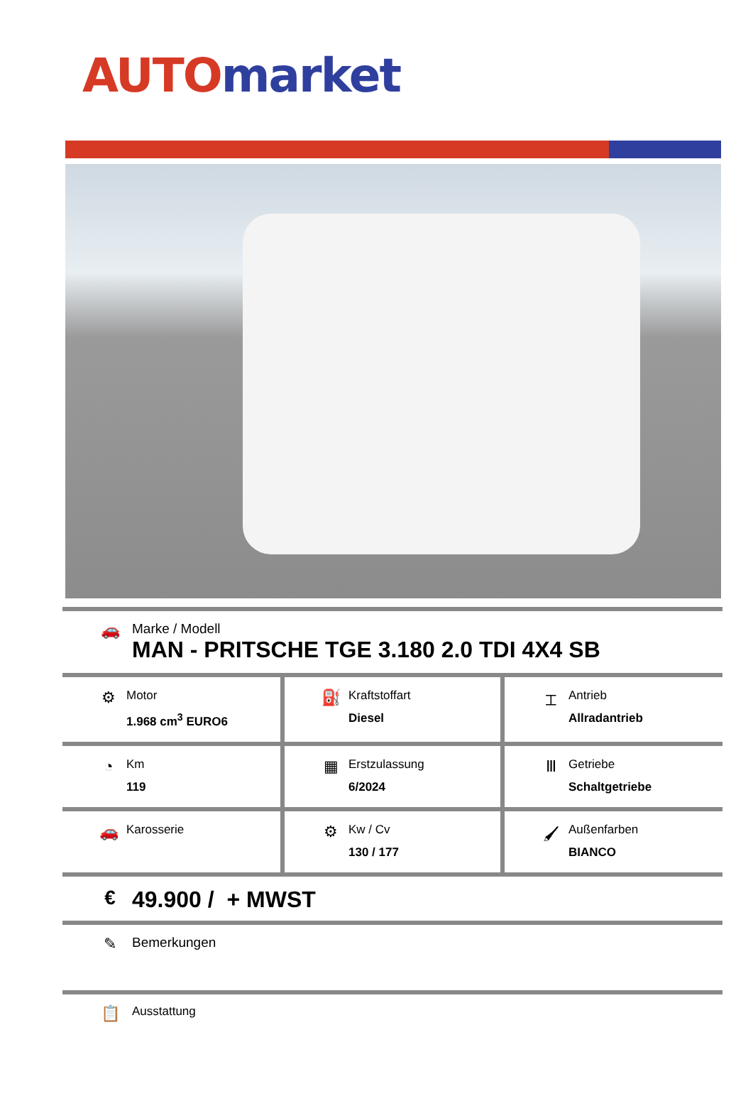AUTO market
🚗
Marke / Modell
MAN - PRITSCHE TGE 3.180 2.0 TDI 4X4 SB
| ⚙ Motor 1.968 cm<sup>3</sup> EURO6 | ⛽ Kraftstoffart Diesel | ⌶ Antrieb Allradantrieb |
| ◔ Km 119 | ▦ Erstzulassung 6/2024 | Ⅲ Getriebe Schaltgetriebe |
| 🚗 Karosserie | ⚙ Kw / Cv 130 / 177 | 🖌 Außenfarben BIANCO |
€ 49.900 / + MWST
✎
Bemerkungen
📋
Ausstattung